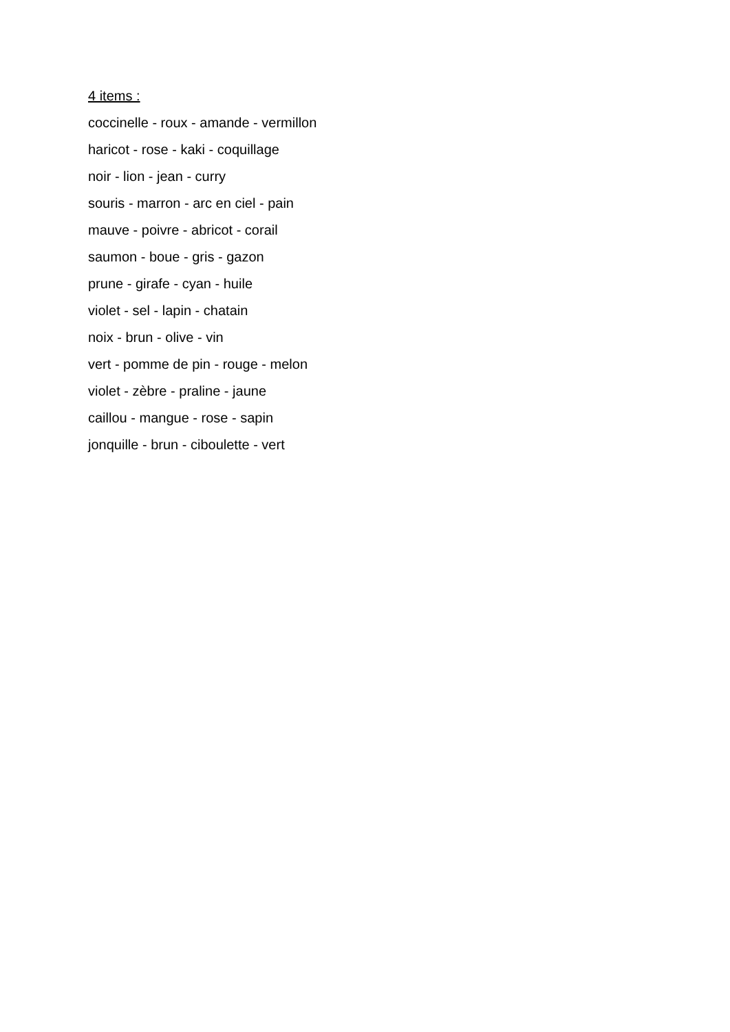4 items :
coccinelle - roux - amande - vermillon
haricot - rose - kaki - coquillage
noir - lion - jean - curry
souris - marron - arc en ciel - pain
mauve - poivre - abricot - corail
saumon - boue - gris - gazon
prune - girafe - cyan - huile
violet - sel - lapin - chatain
noix - brun - olive - vin
vert - pomme de pin - rouge - melon
violet - zèbre - praline - jaune
caillou - mangue - rose - sapin
jonquille - brun - ciboulette - vert